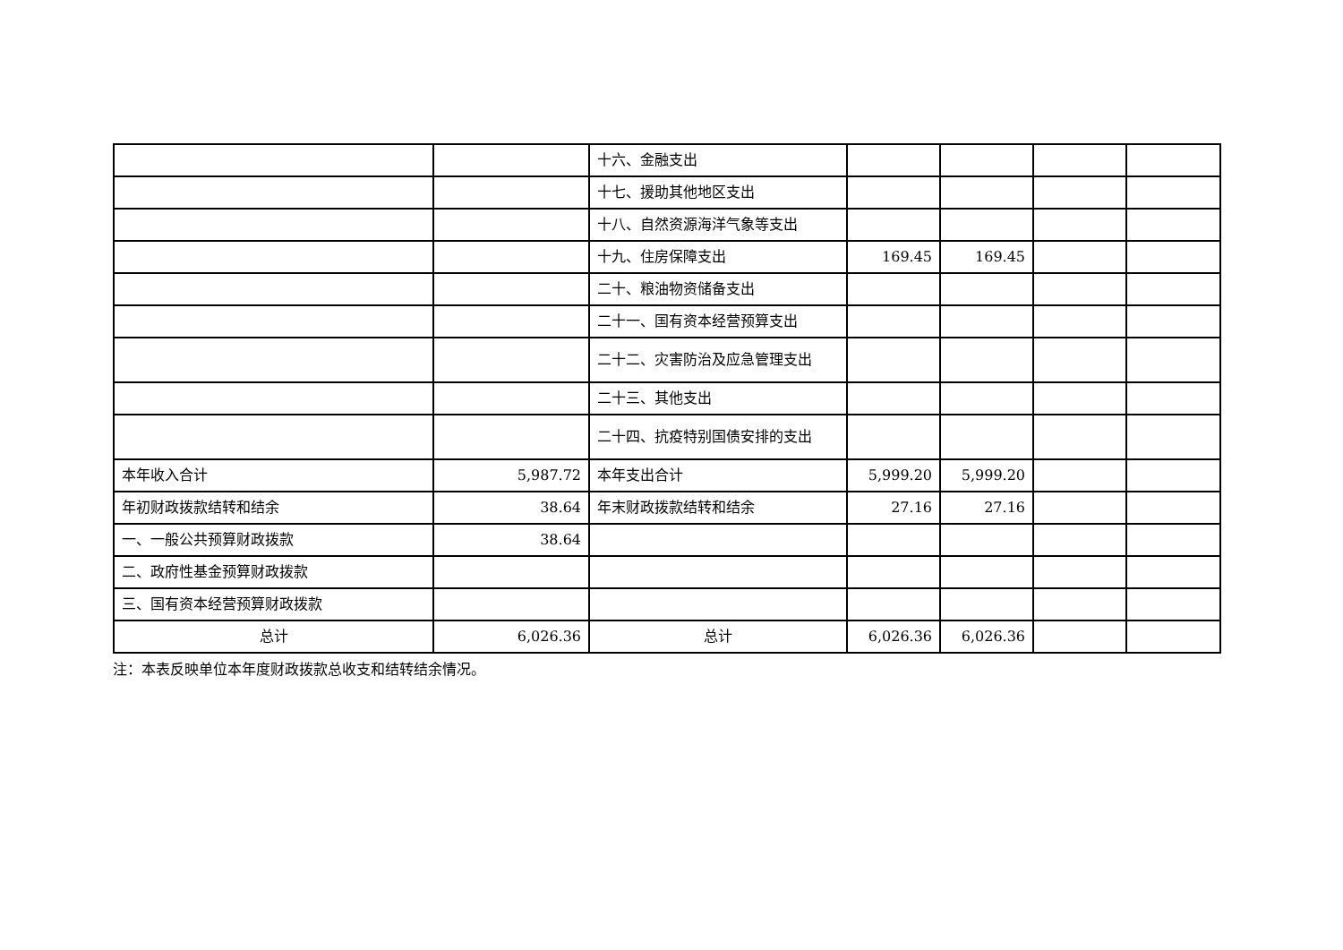| | | 十六、金融支出 | | | | |
| | | 十七、援助其他地区支出 | | | | |
| | | 十八、自然资源海洋气象等支出 | | | | |
| | | 十九、住房保障支出 | 169.45 | 169.45 | | |
| | | 二十、粮油物资储备支出 | | | | |
| | | 二十一、国有资本经营预算支出 | | | | |
| | | 二十二、灾害防治及应急管理支出 | | | | |
| | | 二十三、其他支出 | | | | |
| | | 二十四、抗疫特别国债安排的支出 | | | | |
| 本年收入合计 | 5,987.72 | 本年支出合计 | 5,999.20 | 5,999.20 | | |
| 年初财政拨款结转和结余 | 38.64 | 年末财政拨款结转和结余 | 27.16 | 27.16 | | |
| 一、一般公共预算财政拨款 | 38.64 | | | | | |
| 二、政府性基金预算财政拨款 | | | | | | |
| 三、国有资本经营预算财政拨款 | | | | | | |
| 总计 | 6,026.36 | 总计 | 6,026.36 | 6,026.36 | | |
注：本表反映单位本年度财政拨款总收支和结转结余情况。